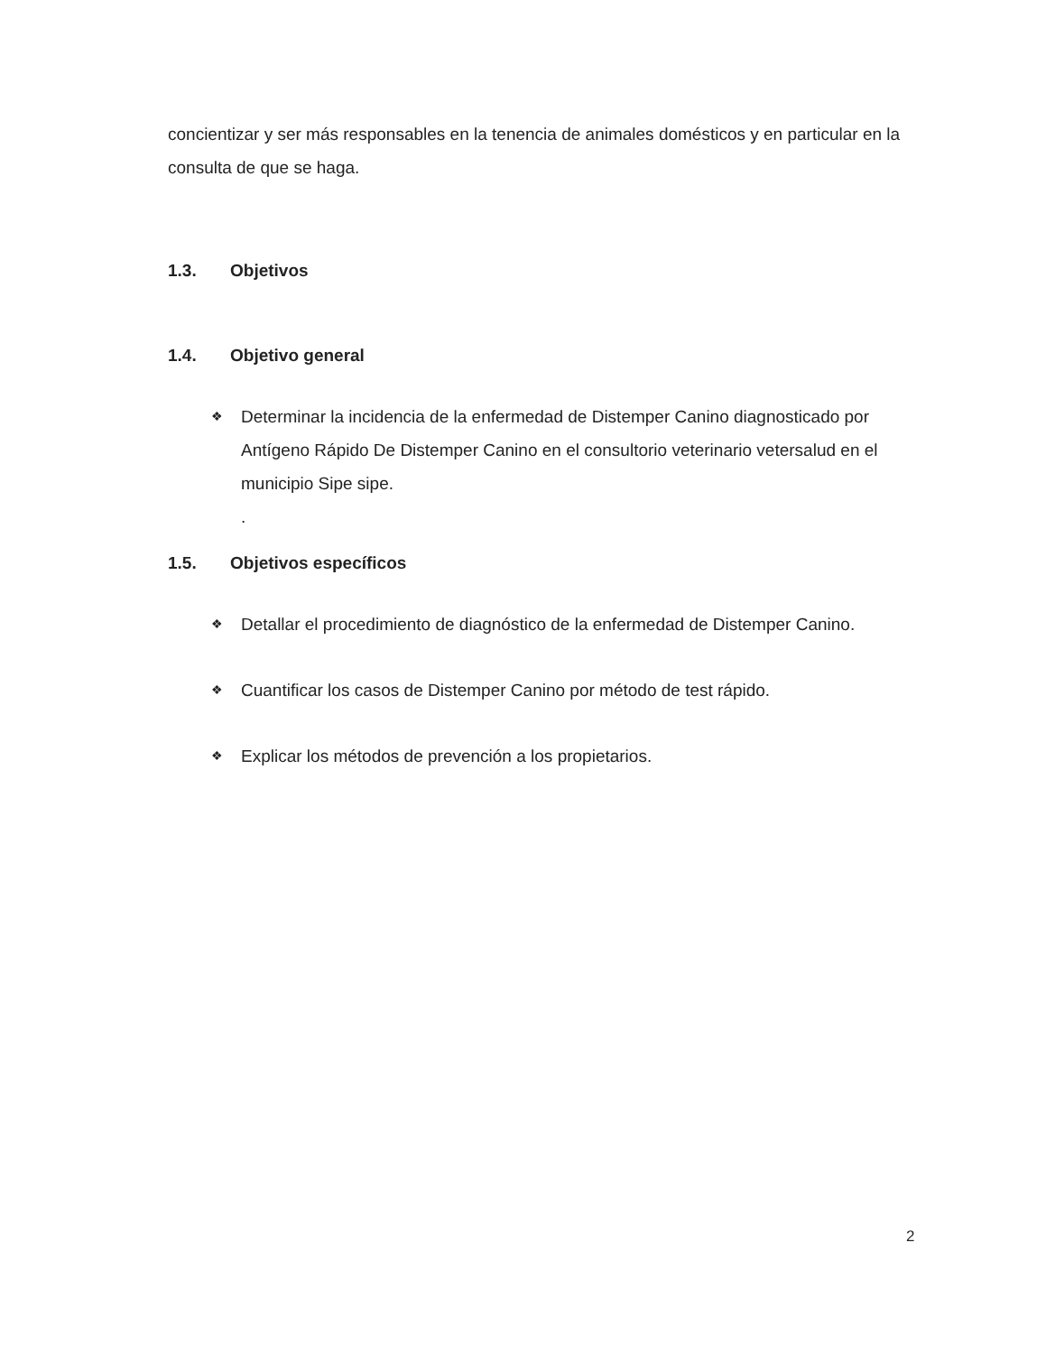concientizar y ser más responsables en la tenencia de animales domésticos y en particular en la consulta de que se haga.
1.3. Objetivos
1.4. Objetivo general
❖
Determinar la incidencia de la enfermedad de Distemper Canino diagnosticado por Antígeno Rápido De Distemper Canino en el consultorio veterinario vetersalud en el municipio Sipe sipe.
.
1.5. Objetivos específicos
❖
Detallar el procedimiento de diagnóstico de la enfermedad de Distemper Canino.
❖
Cuantificar los casos de Distemper Canino por método de test rápido.
❖
Explicar los métodos de prevención a los propietarios.
2